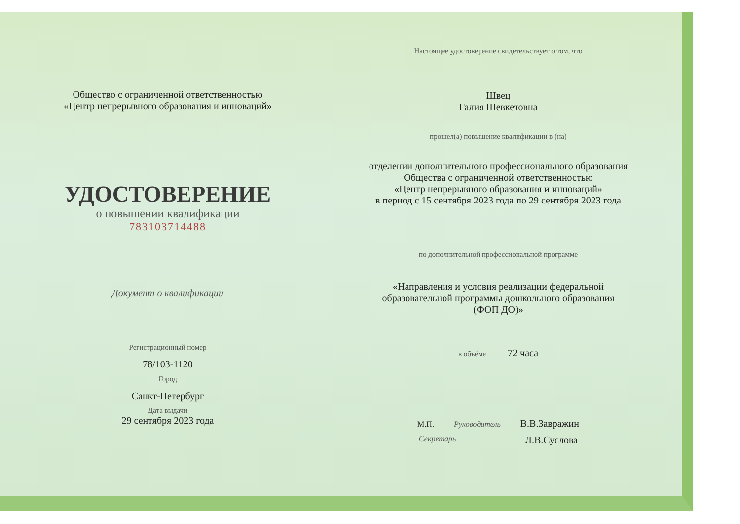Общество с ограниченной ответственностью
«Центр непрерывного образования и инноваций»
УДОСТОВЕРЕНИЕ
о повышении квалификации
783103714488
Документ о квалификации
Регистрационный номер
78/103-1120
Город
Санкт-Петербург
Дата выдачи
29 сентября 2023 года
Настоящее удостоверение свидетельствует о том, что
Швец
Галия Шевкетовна
прошел(а) повышение квалификации в (на)
отделении дополнительного профессионального образования
Общества с ограниченной ответственностью
«Центр непрерывного образования и инноваций»
в период с 15 сентября 2023 года по 29 сентября 2023 года
по дополнительной профессиональной программе
«Направления и условия реализации федеральной
образовательной программы дошкольного образования
(ФОП ДО)»
в объёме 72 часа
М.П. Руководитель В.В.Завражин
Секретарь Л.В.Суслова